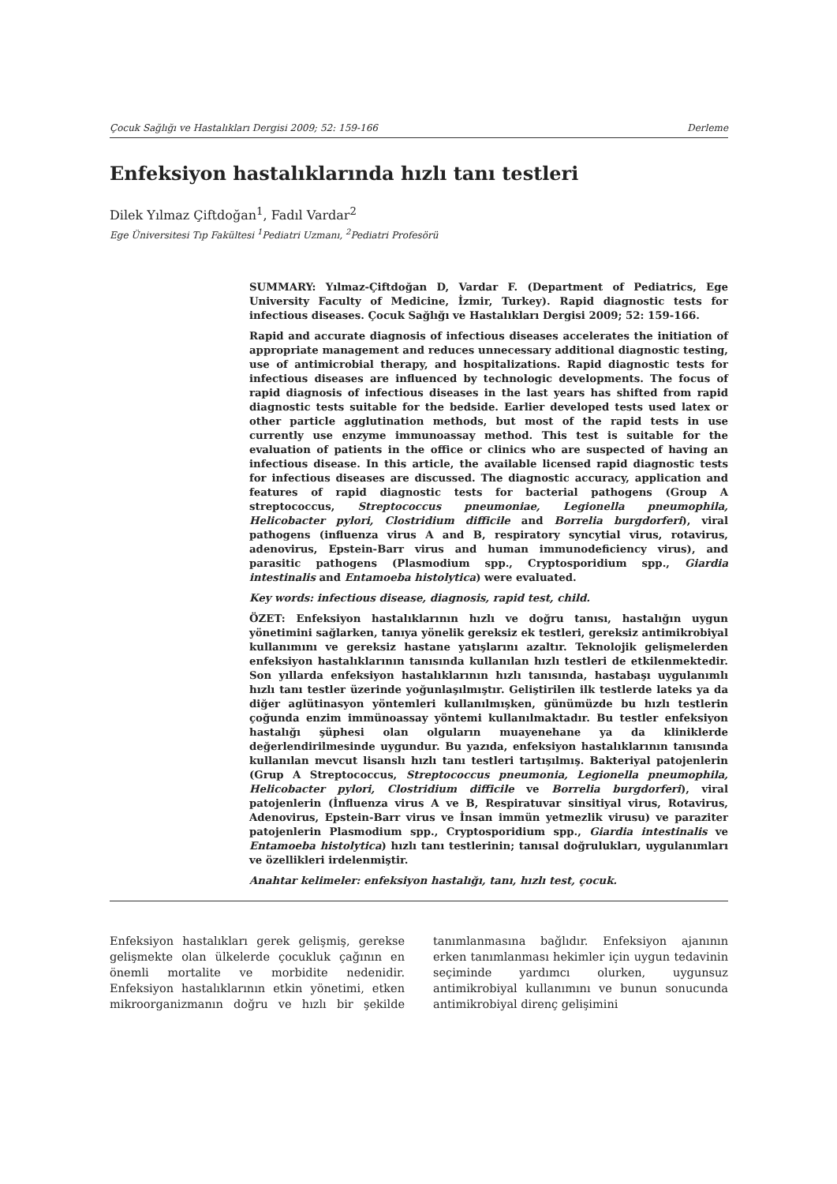Çocuk Sağlığı ve Hastalıkları Dergisi 2009; 52: 159-166 Derleme
Enfeksiyon hastalıklarında hızlı tanı testleri
Dilek Yılmaz Çiftdoğan<sup>1</sup>, Fadıl Vardar<sup>2</sup>
Ege Üniversitesi Tıp Fakültesi <sup>1</sup>Pediatri Uzmanı, <sup>2</sup>Pediatri Profesörü
SUMMARY: Yılmaz-Çiftdoğan D, Vardar F. (Department of Pediatrics, Ege University Faculty of Medicine, İzmir, Turkey). Rapid diagnostic tests for infectious diseases. Çocuk Sağlığı ve Hastalıkları Dergisi 2009; 52: 159-166.
Rapid and accurate diagnosis of infectious diseases accelerates the initiation of appropriate management and reduces unnecessary additional diagnostic testing, use of antimicrobial therapy, and hospitalizations. Rapid diagnostic tests for infectious diseases are influenced by technologic developments. The focus of rapid diagnosis of infectious diseases in the last years has shifted from rapid diagnostic tests suitable for the bedside. Earlier developed tests used latex or other particle agglutination methods, but most of the rapid tests in use currently use enzyme immunoassay method. This test is suitable for the evaluation of patients in the office or clinics who are suspected of having an infectious disease. In this article, the available licensed rapid diagnostic tests for infectious diseases are discussed. The diagnostic accuracy, application and features of rapid diagnostic tests for bacterial pathogens (Group A streptococcus, Streptococcus pneumoniae, Legionella pneumophila, Helicobacter pylori, Clostridium difficile and Borrelia burgdorferi), viral pathogens (influenza virus A and B, respiratory syncytial virus, rotavirus, adenovirus, Epstein-Barr virus and human immunodeficiency virus), and parasitic pathogens (Plasmodium spp., Cryptosporidium spp., Giardia intestinalis and Entamoeba histolytica) were evaluated.
Key words: infectious disease, diagnosis, rapid test, child.
ÖZET: Enfeksiyon hastalıklarının hızlı ve doğru tanısı, hastalığın uygun yönetimini sağlarken, tanıya yönelik gereksiz ek testleri, gereksiz antimikrobiyal kullanımını ve gereksiz hastane yatışlarını azaltır. Teknolojik gelişmelerden enfeksiyon hastalıklarının tanısında kullanılan hızlı testleri de etkilenmektedir. Son yıllarda enfeksiyon hastalıklarının hızlı tanısında, hastabaşı uygulanımlı hızlı tanı testler üzerinde yoğunlaşılmıştır. Geliştirilen ilk testlerde lateks ya da diğer aglütinasyon yöntemleri kullanılmışken, günümüzde bu hızlı testlerin çoğunda enzim immünoassay yöntemi kullanılmaktadır. Bu testler enfeksiyon hastalığı şüphesi olan olguların muayenehane ya da kliniklerde değerlendirilmesinde uygundur. Bu yazıda, enfeksiyon hastalıklarının tanısında kullanılan mevcut lisanslı hızlı tanı testleri tartışılmış. Bakteriyal patojenlerin (Grup A Streptococcus, Streptococcus pneumonia, Legionella pneumophila, Helicobacter pylori, Clostridium difficile ve Borrelia burgdorferi), viral patojenlerin (İnfluenza virus A ve B, Respiratuvar sinsitiyal virus, Rotavirus, Adenovirus, Epstein-Barr virus ve İnsan immün yetmezlik virusu) ve paraziter patojenlerin Plasmodium spp., Cryptosporidium spp., Giardia intestinalis ve Entamoeba histolytica) hızlı tanı testlerinin; tanısal doğrulukları, uygulanımları ve özellikleri irdelenmiştir.
Anahtar kelimeler: enfeksiyon hastalığı, tanı, hızlı test, çocuk.
Enfeksiyon hastalıkları gerek gelişmiş, gerekse gelişmekte olan ülkelerde çocukluk çağının en önemli mortalite ve morbidite nedenidir. Enfeksiyon hastalıklarının etkin yönetimi, etken mikroorganizmanın doğru ve hızlı bir şekilde tanımlanmasına bağlıdır. Enfeksiyon ajanının erken tanımlanması hekimler için uygun tedavinin seçiminde yardımcı olurken, uygunsuz antimikrobiyal kullanımını ve bunun sonucunda antimikrobiyal direnç gelişimini